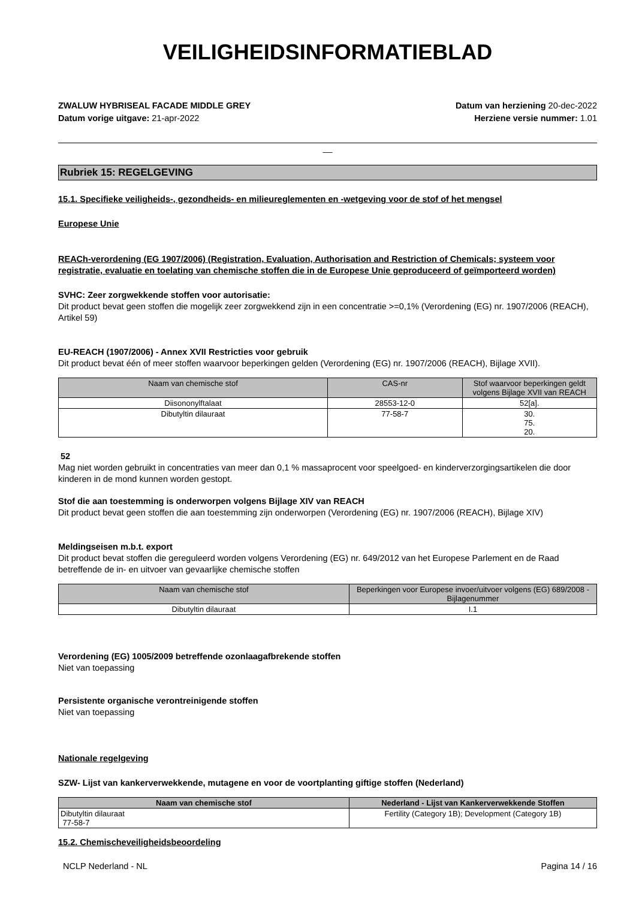VEILIGHEIDSINFORMATIEBLAD
ZWALUW HYBRISEAL FACADE MIDDLE GREY
Datum vorige uitgave: 21-apr-2022
Datum van herziening 20-dec-2022
Herziene versie nummer: 1.01
__
Rubriek 15: REGELGEVING
15.1. Specifieke veiligheids-, gezondheids- en milieureglementen en -wetgeving voor de stof of het mengsel
Europese Unie
REACh-verordening (EG 1907/2006) (Registration, Evaluation, Authorisation and Restriction of Chemicals; systeem voor registratie, evaluatie en toelating van chemische stoffen die in de Europese Unie geproduceerd of geïmporteerd worden)
SVHC: Zeer zorgwekkende stoffen voor autorisatie:
Dit product bevat geen stoffen die mogelijk zeer zorgwekkend zijn in een concentratie >=0,1% (Verordening (EG) nr. 1907/2006 (REACH), Artikel 59)
EU-REACH (1907/2006) - Annex XVII Restricties voor gebruik
Dit product bevat één of meer stoffen waarvoor beperkingen gelden (Verordening (EG) nr. 1907/2006 (REACH), Bijlage XVII).
| Naam van chemische stof | CAS-nr | Stof waarvoor beperkingen geldt volgens Bijlage XVII van REACH |
| --- | --- | --- |
| Diisononylftalaat | 28553-12-0 | 52[a]. |
| Dibutyltin dilauraat | 77-58-7 | 30. 75. 20. |
52
Mag niet worden gebruikt in concentraties van meer dan 0,1 % massaprocent voor speelgoed- en kinderverzorgingsartikelen die door kinderen in de mond kunnen worden gestopt.
Stof die aan toestemming is onderworpen volgens Bijlage XIV van REACH
Dit product bevat geen stoffen die aan toestemming zijn onderworpen (Verordening (EG) nr. 1907/2006 (REACH), Bijlage XIV)
Meldingseisen m.b.t. export
Dit product bevat stoffen die gereguleerd worden volgens Verordening (EG) nr. 649/2012 van het Europese Parlement en de Raad betreffende de in- en uitvoer van gevaarlijke chemische stoffen
| Naam van chemische stof | Beperkingen voor Europese invoer/uitvoer volgens (EG) 689/2008 - Bijlagenummer |
| --- | --- |
| Dibutyltin dilauraat | I.1 |
Verordening (EG) 1005/2009 betreffende ozonlaagafbrekende stoffen
Niet van toepassing
Persistente organische verontreinigende stoffen
Niet van toepassing
Nationale regelgeving
SZW- Lijst van kankerverwekkende, mutagene en voor de voortplanting giftige stoffen (Nederland)
| Naam van chemische stof | Nederland - Lijst van Kankerverwekkende Stoffen |
| --- | --- |
| Dibutyltin dilauraat 77-58-7 | Fertility (Category 1B); Development (Category 1B) |
15.2. Chemischeveiligheidsbeoordeling
NCLP Nederland - NL Pagina 14 / 16